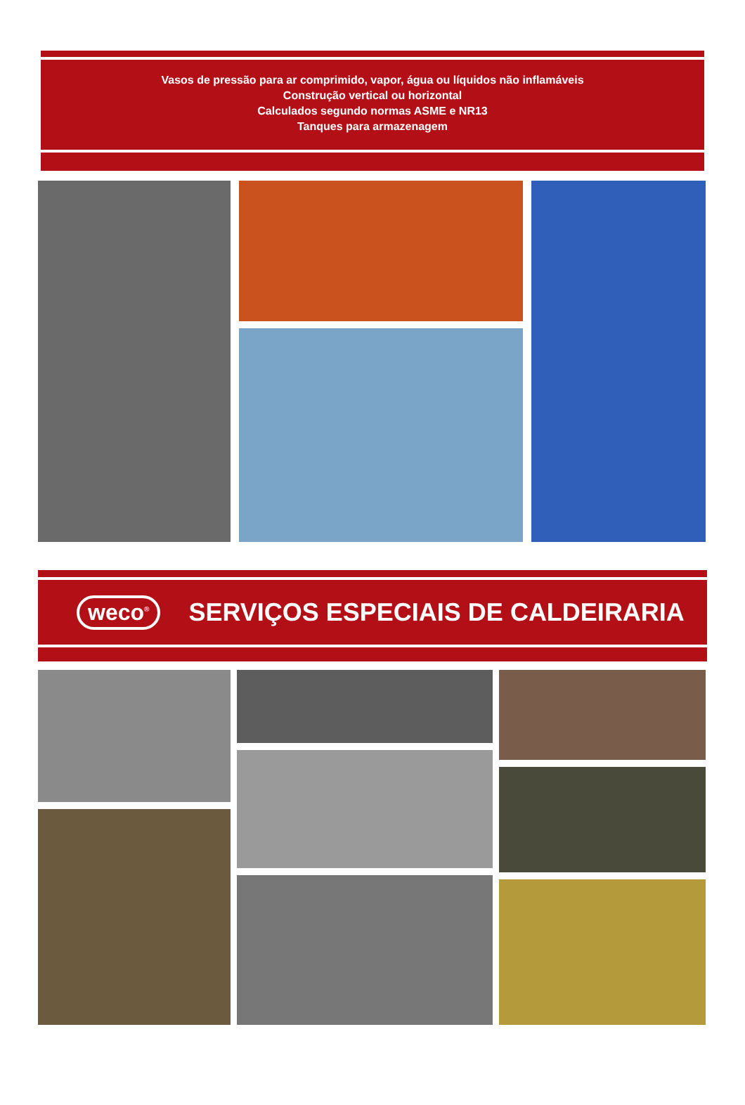Vasos de pressão para ar comprimido, vapor, água ou líquidos não inflamáveis
Construção vertical ou horizontal
Calculados segundo normas ASME e NR13
Tanques para armazenagem
weco<sup>®</sup> SERVIÇOS ESPECIAIS DE CALDEIRARIA